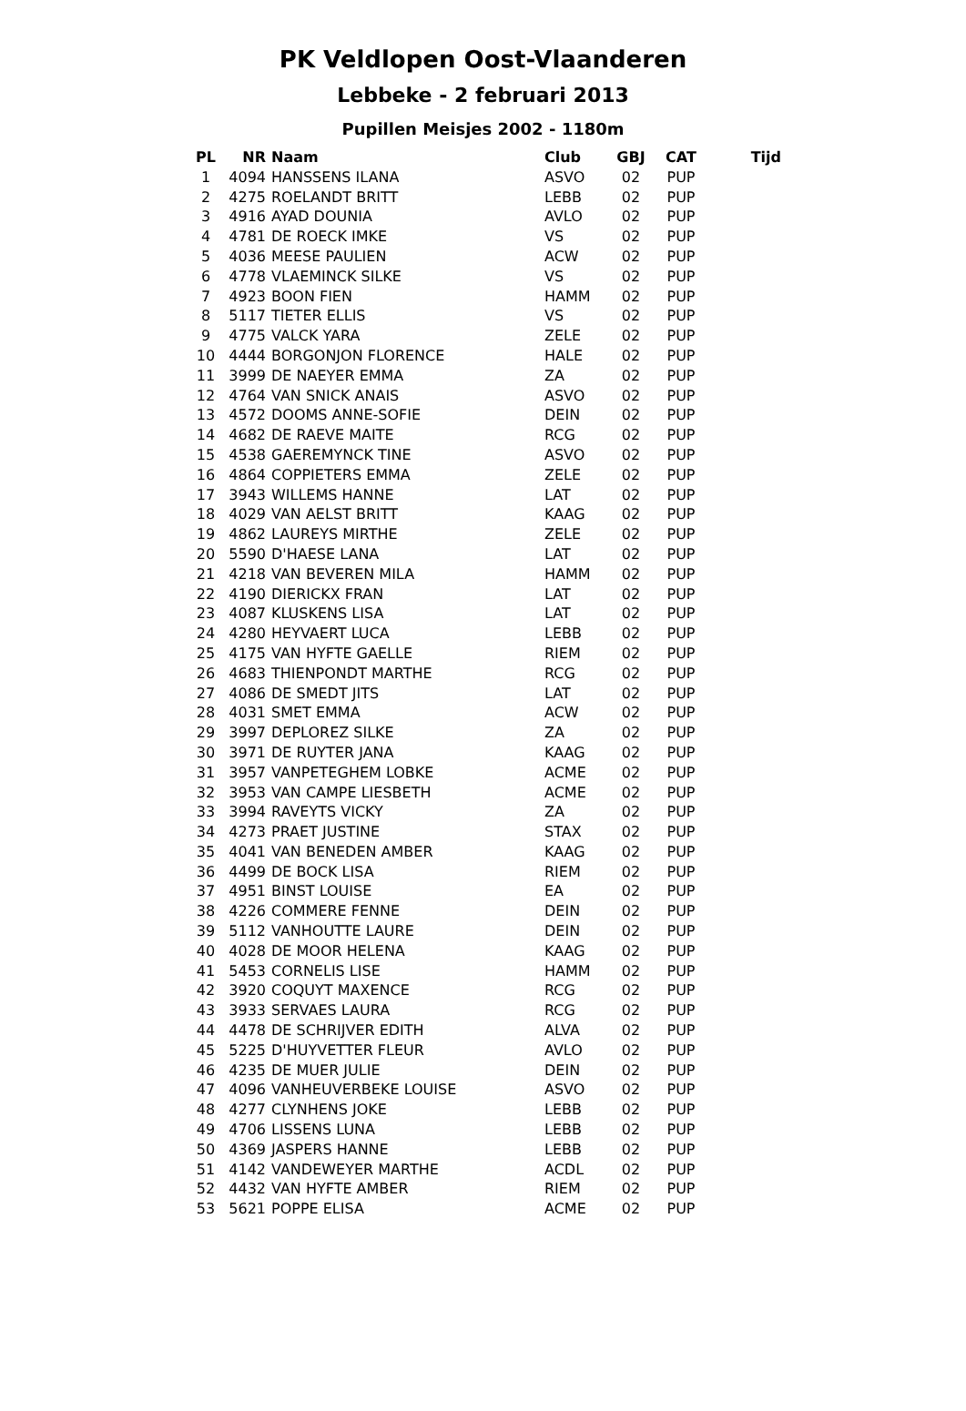PK Veldlopen Oost-Vlaanderen
Lebbeke - 2 februari 2013
Pupillen Meisjes 2002 - 1180m
| PL | NR | Naam | Club | GBJ | CAT | Tijd |
| --- | --- | --- | --- | --- | --- | --- |
| 1 | 4094 | HANSSENS ILANA | ASVO | 02 | PUP | |
| 2 | 4275 | ROELANDT BRITT | LEBB | 02 | PUP | |
| 3 | 4916 | AYAD DOUNIA | AVLO | 02 | PUP | |
| 4 | 4781 | DE ROECK IMKE | VS | 02 | PUP | |
| 5 | 4036 | MEESE PAULIEN | ACW | 02 | PUP | |
| 6 | 4778 | VLAEMINCK SILKE | VS | 02 | PUP | |
| 7 | 4923 | BOON FIEN | HAMM | 02 | PUP | |
| 8 | 5117 | TIETER ELLIS | VS | 02 | PUP | |
| 9 | 4775 | VALCK YARA | ZELE | 02 | PUP | |
| 10 | 4444 | BORGONJON FLORENCE | HALE | 02 | PUP | |
| 11 | 3999 | DE NAEYER EMMA | ZA | 02 | PUP | |
| 12 | 4764 | VAN SNICK ANAIS | ASVO | 02 | PUP | |
| 13 | 4572 | DOOMS ANNE-SOFIE | DEIN | 02 | PUP | |
| 14 | 4682 | DE RAEVE MAITE | RCG | 02 | PUP | |
| 15 | 4538 | GAEREMYNCK TINE | ASVO | 02 | PUP | |
| 16 | 4864 | COPPIETERS EMMA | ZELE | 02 | PUP | |
| 17 | 3943 | WILLEMS HANNE | LAT | 02 | PUP | |
| 18 | 4029 | VAN AELST BRITT | KAAG | 02 | PUP | |
| 19 | 4862 | LAUREYS MIRTHE | ZELE | 02 | PUP | |
| 20 | 5590 | D'HAESE LANA | LAT | 02 | PUP | |
| 21 | 4218 | VAN BEVEREN MILA | HAMM | 02 | PUP | |
| 22 | 4190 | DIERICKX FRAN | LAT | 02 | PUP | |
| 23 | 4087 | KLUSKENS LISA | LAT | 02 | PUP | |
| 24 | 4280 | HEYVAERT LUCA | LEBB | 02 | PUP | |
| 25 | 4175 | VAN HYFTE GAELLE | RIEM | 02 | PUP | |
| 26 | 4683 | THIENPONDT MARTHE | RCG | 02 | PUP | |
| 27 | 4086 | DE SMEDT JITS | LAT | 02 | PUP | |
| 28 | 4031 | SMET EMMA | ACW | 02 | PUP | |
| 29 | 3997 | DEPLOREZ SILKE | ZA | 02 | PUP | |
| 30 | 3971 | DE RUYTER JANA | KAAG | 02 | PUP | |
| 31 | 3957 | VANPETEGHEM LOBKE | ACME | 02 | PUP | |
| 32 | 3953 | VAN CAMPE LIESBETH | ACME | 02 | PUP | |
| 33 | 3994 | RAVEYTS VICKY | ZA | 02 | PUP | |
| 34 | 4273 | PRAET JUSTINE | STAX | 02 | PUP | |
| 35 | 4041 | VAN BENEDEN AMBER | KAAG | 02 | PUP | |
| 36 | 4499 | DE BOCK LISA | RIEM | 02 | PUP | |
| 37 | 4951 | BINST LOUISE | EA | 02 | PUP | |
| 38 | 4226 | COMMERE FENNE | DEIN | 02 | PUP | |
| 39 | 5112 | VANHOUTTE LAURE | DEIN | 02 | PUP | |
| 40 | 4028 | DE MOOR HELENA | KAAG | 02 | PUP | |
| 41 | 5453 | CORNELIS LISE | HAMM | 02 | PUP | |
| 42 | 3920 | COQUYT MAXENCE | RCG | 02 | PUP | |
| 43 | 3933 | SERVAES LAURA | RCG | 02 | PUP | |
| 44 | 4478 | DE SCHRIJVER EDITH | ALVA | 02 | PUP | |
| 45 | 5225 | D'HUYVETTER FLEUR | AVLO | 02 | PUP | |
| 46 | 4235 | DE MUER JULIE | DEIN | 02 | PUP | |
| 47 | 4096 | VANHEUVERBEKE LOUISE | ASVO | 02 | PUP | |
| 48 | 4277 | CLYNHENS JOKE | LEBB | 02 | PUP | |
| 49 | 4706 | LISSENS LUNA | LEBB | 02 | PUP | |
| 50 | 4369 | JASPERS HANNE | LEBB | 02 | PUP | |
| 51 | 4142 | VANDEWEYER MARTHE | ACDL | 02 | PUP | |
| 52 | 4432 | VAN HYFTE AMBER | RIEM | 02 | PUP | |
| 53 | 5621 | POPPE ELISA | ACME | 02 | PUP | |